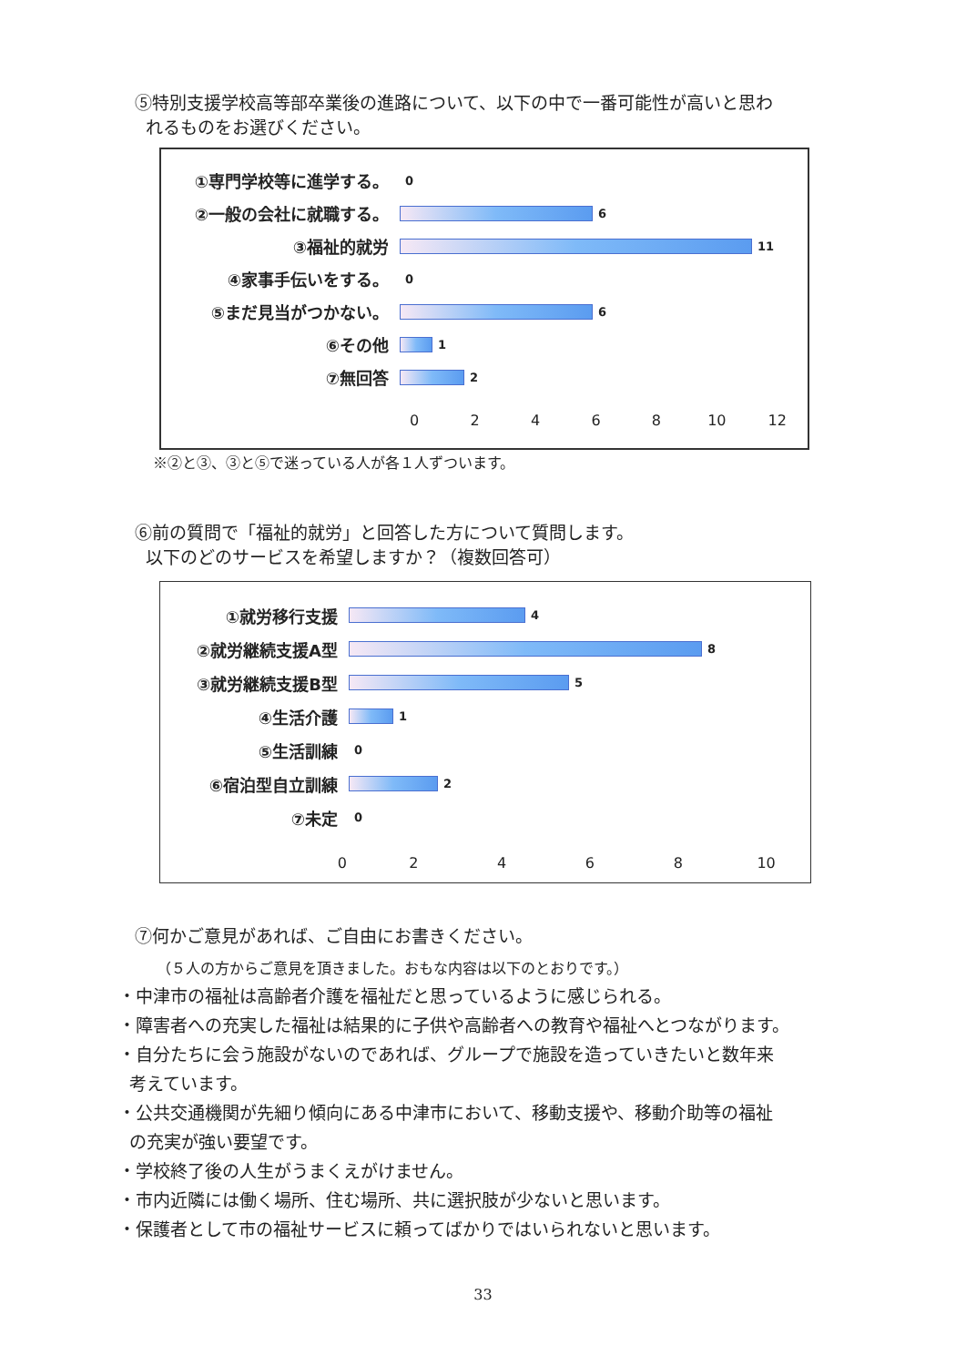⑤特別支援学校高等部卒業後の進路について、以下の中で一番可能性が高いと思わ
れるものをお選びください。
①専門学校等に進学する。
0
②一般の会社に就職する。
6
③福祉的就労
11
④家事手伝いをする。
0
⑤まだ見当がつかない。
6
⑥その他
1
⑦無回答
2
02468 10 12
※②と③、③と⑤で迷っている人が各１人ずついます。
⑥前の質問で「福祉的就労」と回答した方について質問します。
以下のどのサービスを希望しますか？（複数回答可）
①就労移行支援
4
②就労継続支援A型
8
③就労継続支援B型
5
④生活介護
1
⑤生活訓練
0
⑥宿泊型自立訓練
2
⑦未定
0
02468 10
⑦何かご意見があれば、ご自由にお書きください。
（５人の方からご意見を頂きました。おもな内容は以下のとおりです。）
・中津市の福祉は高齢者介護を福祉だと思っているように感じられる。
・障害者への充実した福祉は結果的に子供や高齢者への教育や福祉へとつながります。
・自分たちに会う施設がないのであれば、グループで施設を造っていきたいと数年来
考えています。
・公共交通機関が先細り傾向にある中津市において、移動支援や、移動介助等の福祉
の充実が強い要望です。
・学校終了後の人生がうまくえがけません。
・市内近隣には働く場所、住む場所、共に選択肢が少ないと思います。
・保護者として市の福祉サービスに頼ってばかりではいられないと思います。
33